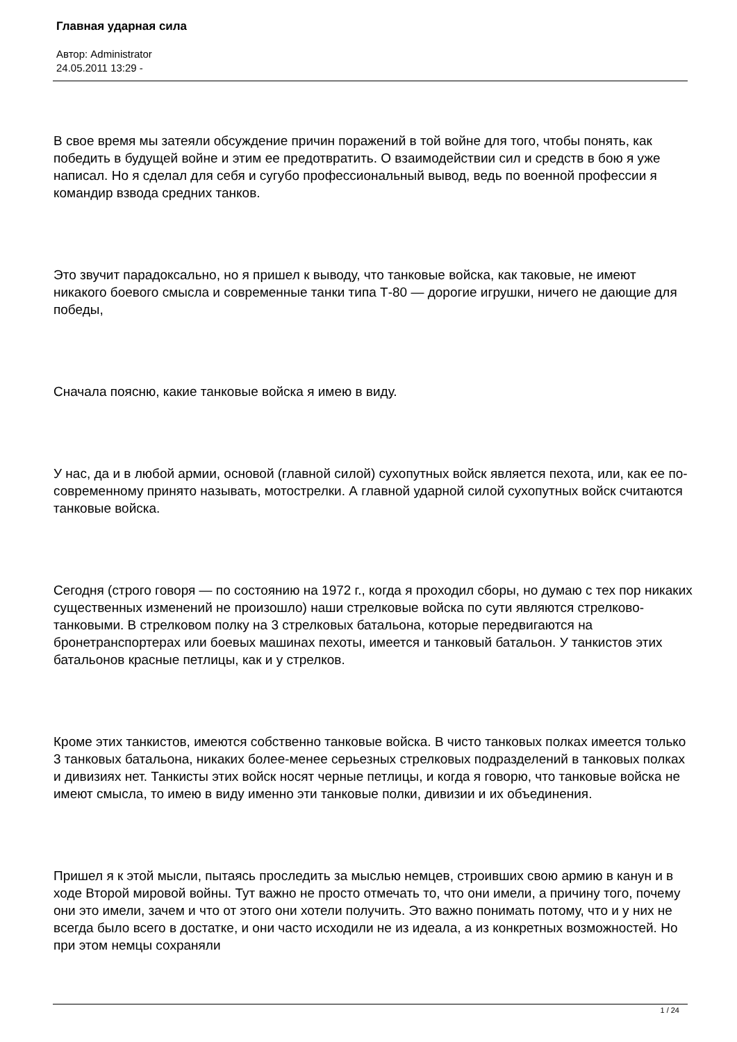Главная ударная сила
Автор: Administrator
24.05.2011 13:29 -
В свое время мы затеяли обсуждение причин поражений в той войне для того, чтобы понять, как победить в будущей войне и этим ее предотвратить. О взаимодействии сил и средств в бою я уже написал. Но я сделал для себя и сугубо профессиональный вывод, ведь по военной профессии я командир взвода средних танков.
Это звучит парадоксально, но я пришел к выводу, что танковые войска, как таковые, не имеют никакого боевого смысла и современные танки типа Т-80 — дорогие игрушки, ничего не дающие для победы,
Сначала поясню, какие танковые войска я имею в виду.
У нас, да и в любой армии, основой (главной силой) сухопутных войск является пехота, или, как ее по-современному принято называть, мотострелки. А главной ударной силой сухопутных войск считаются танковые войска.
Сегодня (строго говоря — по состоянию на 1972 г., когда я проходил сборы, но думаю с тех пор никаких существенных изменений не произошло) наши стрелковые войска по сути являются стрелково-танковыми. В стрелковом полку на 3 стрелковых батальона, которые передвигаются на бронетранспортерах или боевых машинах пехоты, имеется и танковый батальон. У танкистов этих батальонов красные петлицы, как и у стрелков.
Кроме этих танкистов, имеются собственно танковые войска. В чисто танковых полках имеется только 3 танковых батальона, никаких более-менее серьезных стрелковых подразделений в танковых полках и дивизиях нет. Танкисты этих войск носят черные петлицы, и когда я говорю, что танковые войска не имеют смысла, то имею в виду именно эти танковые полки, дивизии и их объединения.
Пришел я к этой мысли, пытаясь проследить за мыслью немцев, строивших свою армию в канун и в ходе Второй мировой войны. Тут важно не просто отмечать то, что они имели, а причину того, почему они это имели, зачем и что от этого они хотели получить. Это важно понимать потому, что и у них не всегда было всего в достатке, и они часто исходили не из идеала, а из конкретных возможностей. Но при этом немцы сохраняли
1 / 24